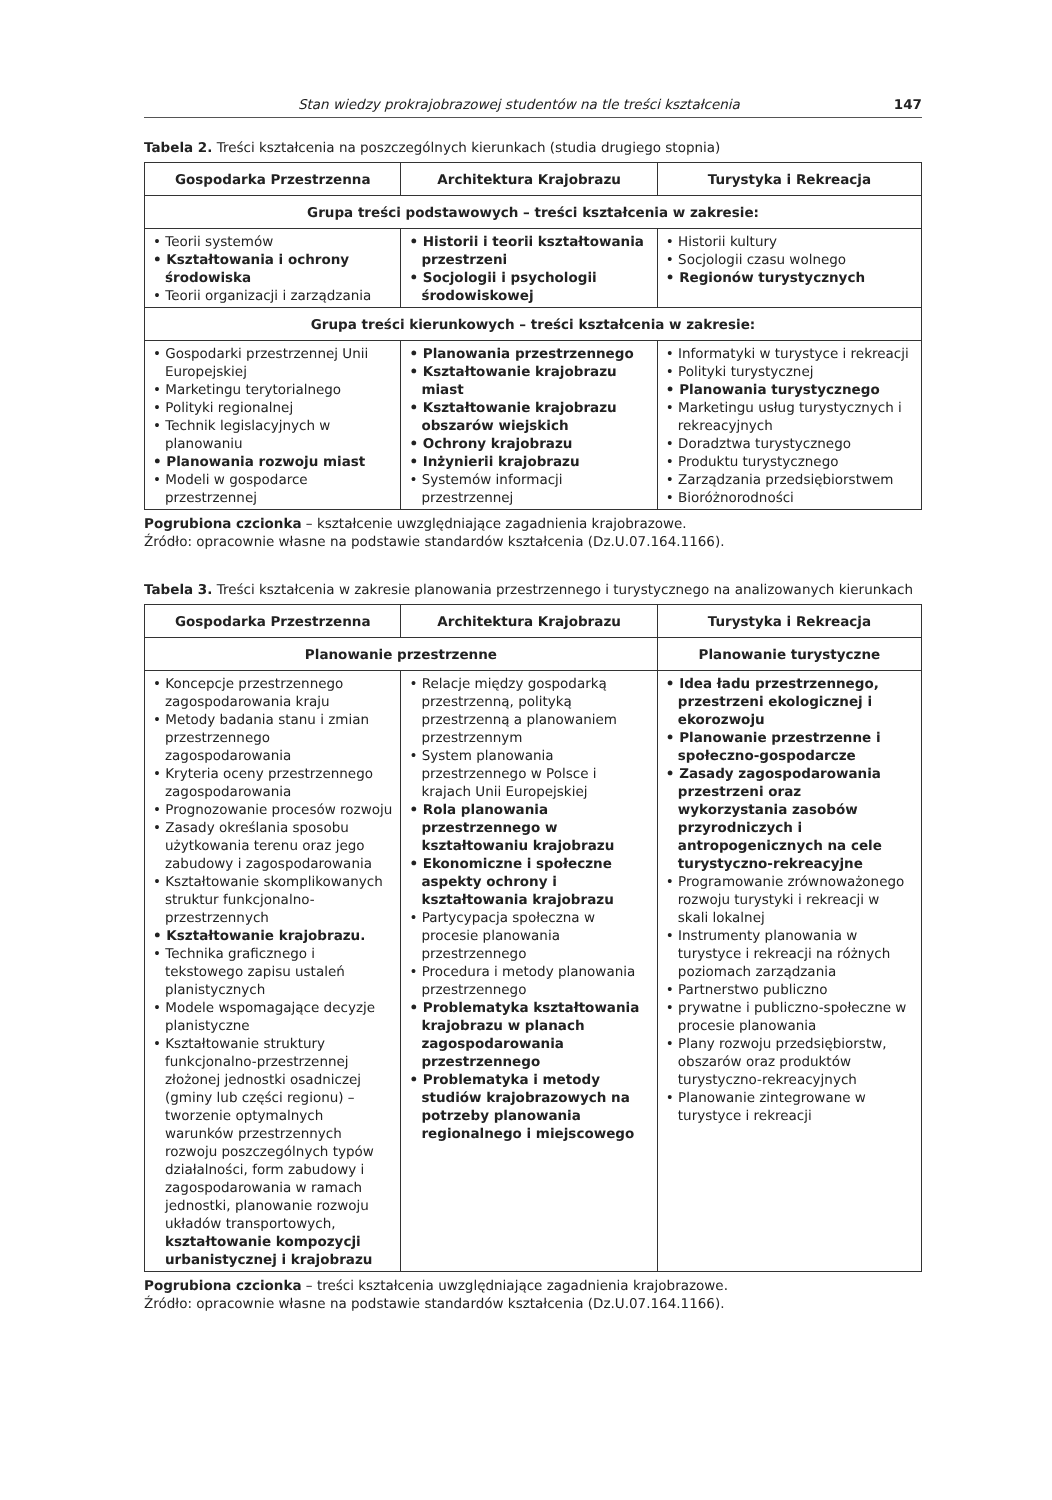Stan wiedzy prokrajobrazowej studentów na tle treści kształcenia 147
Tabela 2. Treści kształcenia na poszczególnych kierunkach (studia drugiego stopnia)
| Gospodarka Przestrzenna | Architektura Krajobrazu | Turystyka i Rekreacja |
| --- | --- | --- |
| Grupa treści podstawowych – treści kształcenia w zakresie: | | |
| • Teorii systemów • Kształtowania i ochrony środowiska • Teorii organizacji i zarządzania | • Historii i teorii kształtowania przestrzeni • Socjologii i psychologii środowiskowej | • Historii kultury • Socjologii czasu wolnego • Regionów turystycznych |
| Grupa treści kierunkowych – treści kształcenia w zakresie: | | |
| • Gospodarki przestrzennej Unii Europejskiej • Marketingu terytorialnego • Polityki regionalnej • Technik legislacyjnych w planowaniu • Planowania rozwoju miast • Modeli w gospodarce przestrzennej | • Planowania przestrzennego • Kształtowanie krajobrazu miast • Kształtowanie krajobrazu obszarów wiejskich • Ochrony krajobrazu • Inżynierii krajobrazu • Systemów informacji przestrzennej | • Informatyki w turystyce i rekreacji • Polityki turystycznej • Planowania turystycznego • Marketingu usług turystycznych i rekreacyjnych • Doradztwa turystycznego • Produktu turystycznego • Zarządzania przedsiębiorstwem • Bioróżnorodności |
Pogrubiona czcionka – kształcenie uwzględniające zagadnienia krajobrazowe.
Źródło: opracownie własne na podstawie standardów kształcenia (Dz.U.07.164.1166).
Tabela 3. Treści kształcenia w zakresie planowania przestrzennego i turystycznego na analizowanych kierunkach
| Gospodarka Przestrzenna | Architektura Krajobrazu | Turystyka i Rekreacja |
| --- | --- | --- |
| Planowanie przestrzenne | | Planowanie turystyczne |
| • Koncepcje przestrzennego zagospodarowania kraju • Metody badania stanu i zmian przestrzennego zagospodarowania • Kryteria oceny przestrzennego zagospodarowania • Prognozowanie procesów rozwoju • Zasady określania sposobu użytkowania terenu oraz jego zabudowy i zagospodarowania • Kształtowanie skomplikowanych struktur funkcjonalno-przestrzennych • Kształtowanie krajobrazu. • Technika graficznego i tekstowego zapisu ustaleń planistycznych • Modele wspomagające decyzje planistyczne • Kształtowanie struktury funkcjonalno-przestrzennej złożonej jednostki osadniczej (gminy lub części regionu) – tworzenie optymalnych warunków przestrzennych rozwoju poszczególnych typów działalności, form zabudowy i zagospodarowania w ramach jednostki, planowanie rozwoju układów transportowych, kształtowanie kompozycji urbanistycznej i krajobrazu | • Relacje między gospodarką przestrzenną, polityką przestrzenną a planowaniem przestrzennym • System planowania przestrzennego w Polsce i krajach Unii Europejskiej • Rola planowania przestrzennego w kształtowaniu krajobrazu • Ekonomiczne i społeczne aspekty ochrony i kształtowania krajobrazu • Partycypacja społeczna w procesie planowania przestrzennego • Procedura i metody planowania przestrzennego • Problematyka kształtowania krajobrazu w planach zagospodarowania przestrzennego • Problematyka i metody studiów krajobrazowych na potrzeby planowania regionalnego i miejscowego | • Idea ładu przestrzennego, przestrzeni ekologicznej i ekorozwoju • Planowanie przestrzenne i społeczno-gospodarcze • Zasady zagospodarowania przestrzeni oraz wykorzystania zasobów przyrodniczych i antropogenicznych na cele turystyczno-rekreacyjne • Programowanie zrównoważonego rozwoju turystyki i rekreacji w skali lokalnej • Instrumenty planowania w turystyce i rekreacji na różnych poziomach zarządzania • Partnerstwo publiczno • prywatne i publiczno-społeczne w procesie planowania • Plany rozwoju przedsiębiorstw, obszarów oraz produktów turystyczno-rekreacyjnych • Planowanie zintegrowane w turystyce i rekreacji |
Pogrubiona czcionka – treści kształcenia uwzględniające zagadnienia krajobrazowe.
Źródło: opracownie własne na podstawie standardów kształcenia (Dz.U.07.164.1166).